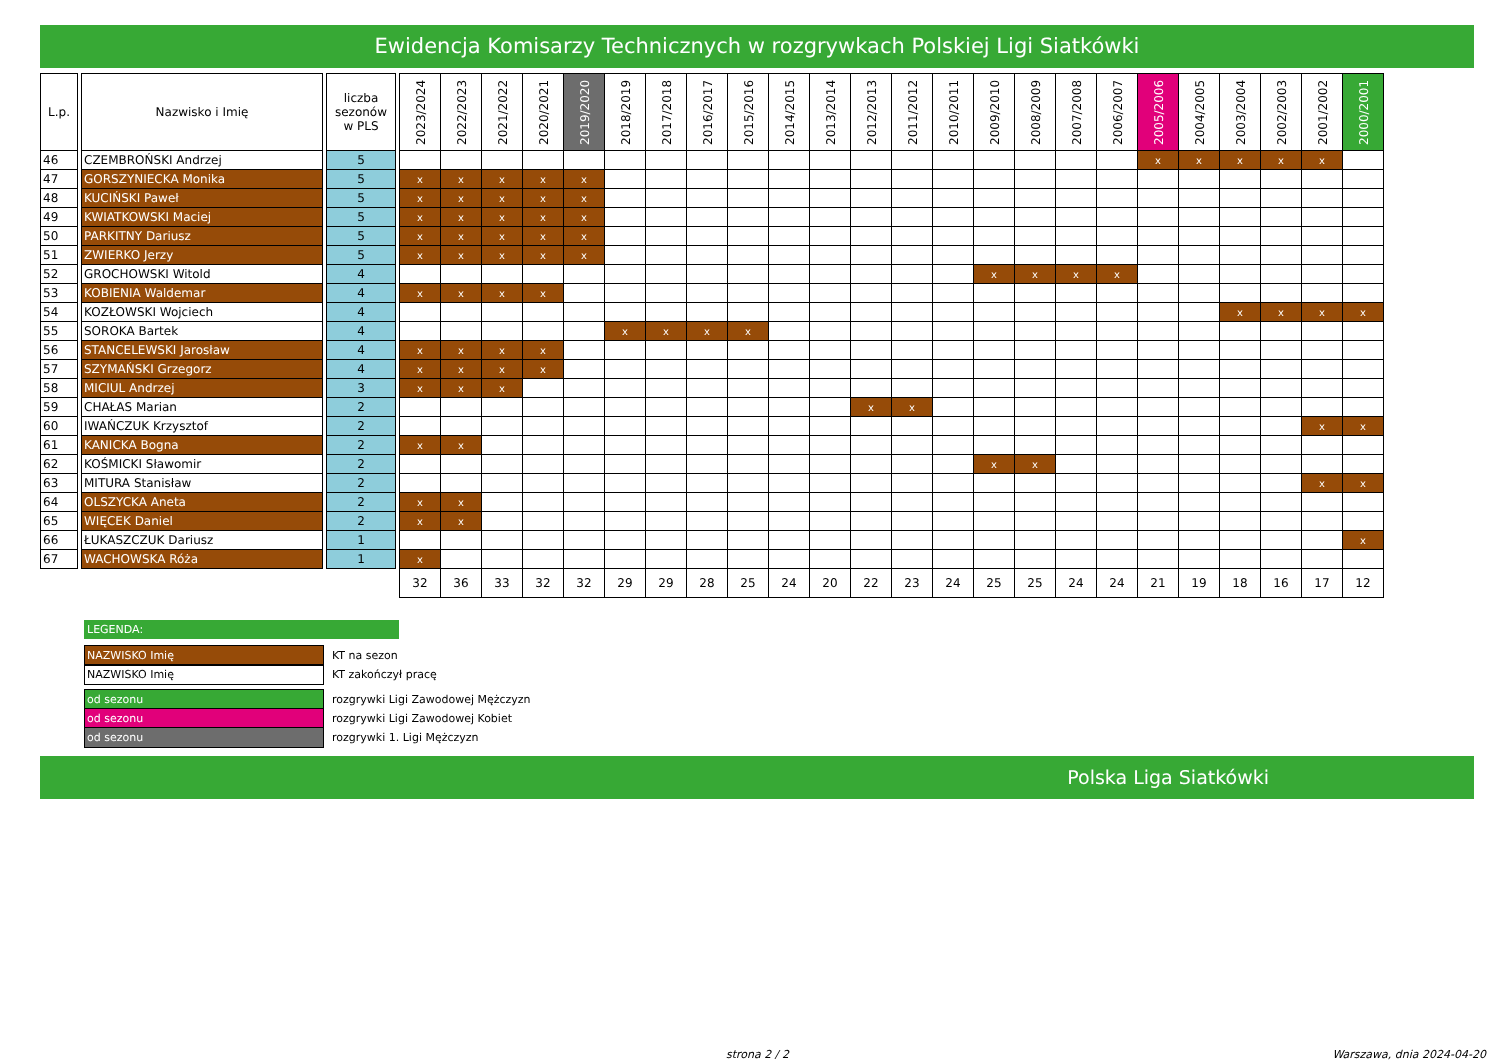Ewidencja Komisarzy Technicznych w rozgrywkach Polskiej Ligi Siatkówki
| L.p. | | Nazwisko i Imię | | liczba sezonów w PLS | | 2023/2024 | 2022/2023 | 2021/2022 | 2020/2021 | 2019/2020 | 2018/2019 | 2017/2018 | 2016/2017 | 2015/2016 | 2014/2015 | 2013/2014 | 2012/2013 | 2011/2012 | 2010/2011 | 2009/2010 | 2008/2009 | 2007/2008 | 2006/2007 | 2005/2006 | 2004/2005 | 2003/2004 | 2002/2003 | 2001/2002 | 2000/2001 |
| 46 | | CZEMBROŃSKI Andrzej | | 5 | | | | | | | | | | | | | | | | | | | | x | x | x | x | x | |
| 47 | | GORSZYNIECKA Monika | | 5 | | x | x | x | x | x | | | | | | | | | | | | | | | | | | | |
| 48 | | KUCIŃSKI Paweł | | 5 | | x | x | x | x | x | | | | | | | | | | | | | | | | | | | |
| 49 | | KWIATKOWSKI Maciej | | 5 | | x | x | x | x | x | | | | | | | | | | | | | | | | | | | |
| 50 | | PARKITNY Dariusz | | 5 | | x | x | x | x | x | | | | | | | | | | | | | | | | | | | |
| 51 | | ZWIERKO Jerzy | | 5 | | x | x | x | x | x | | | | | | | | | | | | | | | | | | | |
| 52 | | GROCHOWSKI Witold | | 4 | | | | | | | | | | | | | | | | x | x | x | x | | | | | | |
| 53 | | KOBIENIA Waldemar | | 4 | | x | x | x | x | | | | | | | | | | | | | | | | | | | | |
| 54 | | KOZŁOWSKI Wojciech | | 4 | | | | | | | | | | | | | | | | | | | | | | x | x | x | x |
| 55 | | SOROKA Bartek | | 4 | | | | | | | x | x | x | x | | | | | | | | | | | | | | | |
| 56 | | STANCELEWSKI Jarosław | | 4 | | x | x | x | x | | | | | | | | | | | | | | | | | | | | |
| 57 | | SZYMAŃSKI Grzegorz | | 4 | | x | x | x | x | | | | | | | | | | | | | | | | | | | | |
| 58 | | MICIUL Andrzej | | 3 | | x | x | x | | | | | | | | | | | | | | | | | | | | | |
| 59 | | CHAŁAS Marian | | 2 | | | | | | | | | | | | | x | x | | | | | | | | | | | |
| 60 | | IWAŃCZUK Krzysztof | | 2 | | | | | | | | | | | | | | | | | | | | | | | | x | x |
| 61 | | KANICKA Bogna | | 2 | | x | x | | | | | | | | | | | | | | | | | | | | | | |
| 62 | | KOŚMICKI Sławomir | | 2 | | | | | | | | | | | | | | | | x | x | | | | | | | | |
| 63 | | MITURA Stanisław | | 2 | | | | | | | | | | | | | | | | | | | | | | | | x | x |
| 64 | | OLSZYCKA Aneta | | 2 | | x | x | | | | | | | | | | | | | | | | | | | | | | |
| 65 | | WIĘCEK Daniel | | 2 | | x | x | | | | | | | | | | | | | | | | | | | | | | |
| 66 | | ŁUKASZCZUK Dariusz | | 1 | | | | | | | | | | | | | | | | | | | | | | | | | x |
| 67 | | WACHOWSKA Róża | | 1 | | x | | | | | | | | | | | | | | | | | | | | | | | |
| | | | | | | 32 | 36 | 33 | 32 | 32 | 29 | 29 | 28 | 25 | 24 | 20 | 22 | 23 | 24 | 25 | 25 | 24 | 24 | 21 | 19 | 18 | 16 | 17 | 12 |
LEGENDA:
NAZWISKO Imię KT na sezon
NAZWISKO Imię KT zakończył pracę
od sezonu rozgrywki Ligi Zawodowej Mężczyzn
od sezonu rozgrywki Ligi Zawodowej Kobiet
od sezonu rozgrywki 1. Ligi Mężczyzn
Polska Liga Siatkówki
strona 2 / 2 Warszawa, dnia 2024-04-20